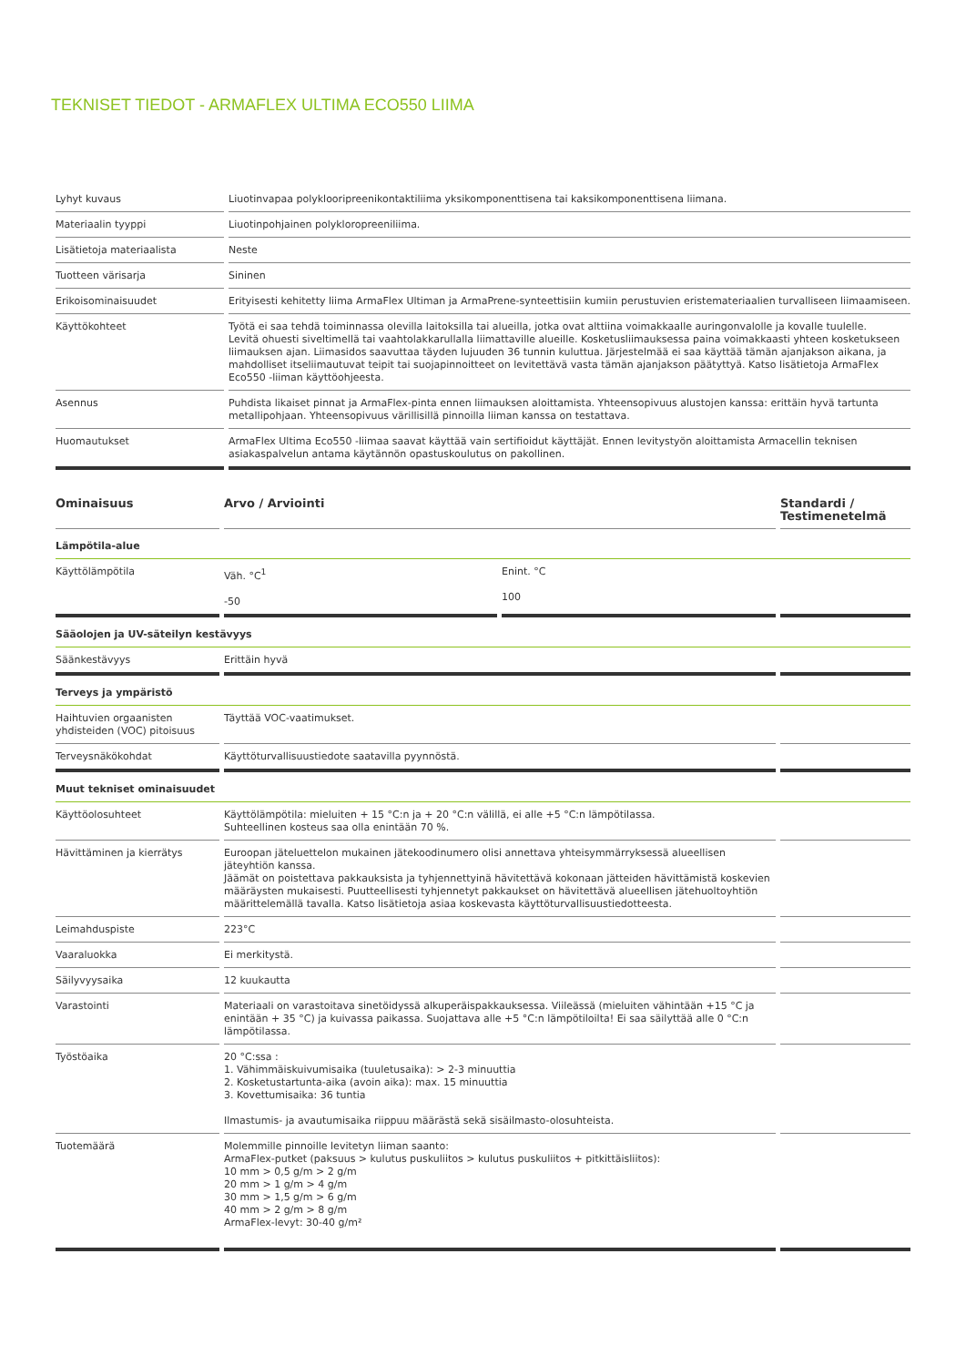TEKNISET TIEDOT - ARMAFLEX ULTIMA ECO550 LIIMA
| Lyhyt kuvaus | Liuotinvapaa polyklooripreenikontaktiliima yksikomponenttisena tai kaksikomponenttisena liimana. |
| Materiaalin tyyppi | Liuotinpohjainen polykloropreeniliima. |
| Lisätietoja materiaalista | Neste |
| Tuotteen värisarja | Sininen |
| Erikoisominaisuudet | Erityisesti kehitetty liima ArmaFlex Ultiman ja ArmaPrene-synteettisiin kumiin perustuvien eristemateriaalien turvalliseen liimaamiseen. |
| Käyttökohteet | Työtä ei saa tehdä toiminnassa olevilla laitoksilla tai alueilla, jotka ovat alttiina voimakkaalle auringonvalolle ja kovalle tuulelle. Levitä ohuesti siveltimellä tai vaahtolakkarullalla liimattaville alueille. Kosketusliimauksessa paina voimakkaasti yhteen kosketukseen liimauksen ajan. Liimasidos saavuttaa täyden lujuuden 36 tunnin kuluttua. Järjestelmää ei saa käyttää tämän ajanjakson aikana, ja mahdolliset itseliimautuvat teipit tai suojapinnoitteet on levitettävä vasta tämän ajanjakson päätyttyä. Katso lisätietoja ArmaFlex Eco550 -liiman käyttöohjeesta. |
| Asennus | Puhdista likaiset pinnat ja ArmaFlex-pinta ennen liimauksen aloittamista. Yhteensopivuus alustojen kanssa: erittäin hyvä tartunta metallipohjaan. Yhteensopivuus värillisillä pinnoilla liiman kanssa on testattava. |
| Huomautukset | ArmaFlex Ultima Eco550 -liimaa saavat käyttää vain sertifioidut käyttäjät. Ennen levitystyön aloittamista Armacellin teknisen asiakaspalvelun antama käytännön opastuskoulutus on pakollinen. |
| Ominaisuus | Arvo / Arviointi | | Standardi / Testimenetelmä |
| --- | --- | --- | --- |
| Lämpötila-alue | | | |
| Käyttölämpötila | Väh. °C<sup>1</sup> -50 | Enint. °C 100 | |
| Sääolojen ja UV-säteilyn kestävyys | | | |
| Säänkestävyys | Erittäin hyvä | | |
| Terveys ja ympäristö | | | |
| Haihtuvien orgaanisten yhdisteiden (VOC) pitoisuus | Täyttää VOC-vaatimukset. | | |
| Terveysnäkökohdat | Käyttöturvallisuustiedote saatavilla pyynnöstä. | | |
| Muut tekniset ominaisuudet | | | |
| Käyttöolosuhteet | Käyttölämpötila: mieluiten + 15 °C:n ja + 20 °C:n välillä, ei alle +5 °C:n lämpötilassa. Suhteellinen kosteus saa olla enintään 70 %. | | |
| Hävittäminen ja kierrätys | Euroopan jäteluettelon mukainen jätekoodinumero olisi annettava yhteisymmärryksessä alueellisen jäteyhtiön kanssa. Jäämät on poistettava pakkauksista ja tyhjennettyinä hävitettävä kokonaan jätteiden hävittämistä koskevien määräysten mukaisesti. Puutteellisesti tyhjennetyt pakkaukset on hävitettävä alueellisen jätehuoltoyhtiön määrittelemällä tavalla. Katso lisätietoja asiaa koskevasta käyttöturvallisuustiedotteesta. | | |
| Leimahduspiste | 223°C | | |
| Vaaraluokka | Ei merkitystä. | | |
| Säilyvyysaika | 12 kuukautta | | |
| Varastointi | Materiaali on varastoitava sinetöidyssä alkuperäispakkauksessa. Viileässä (mieluiten vähintään +15 °C ja enintään + 35 °C) ja kuivassa paikassa. Suojattava alle +5 °C:n lämpötiloilta! Ei saa säilyttää alle 0 °C:n lämpötilassa. | | |
| Työstöaika | 20 °C:ssa : 1. Vähimmäiskuivumisaika (tuuletusaika): > 2-3 minuuttia 2. Kosketustartunta-aika (avoin aika): max. 15 minuuttia 3. Kovettumisaika: 36 tuntia Ilmastumis- ja avautumisaika riippuu määrästä sekä sisäilmasto-olosuhteista. | | |
| Tuotemäärä | Molemmille pinnoille levitetyn liiman saanto: ArmaFlex-putket (paksuus > kulutus puskuliitos > kulutus puskuliitos + pitkittäisliitos): 10 mm > 0,5 g/m > 2 g/m 20 mm > 1 g/m > 4 g/m 30 mm > 1,5 g/m > 6 g/m 40 mm > 2 g/m > 8 g/m ArmaFlex-levyt: 30-40 g/m² | | |